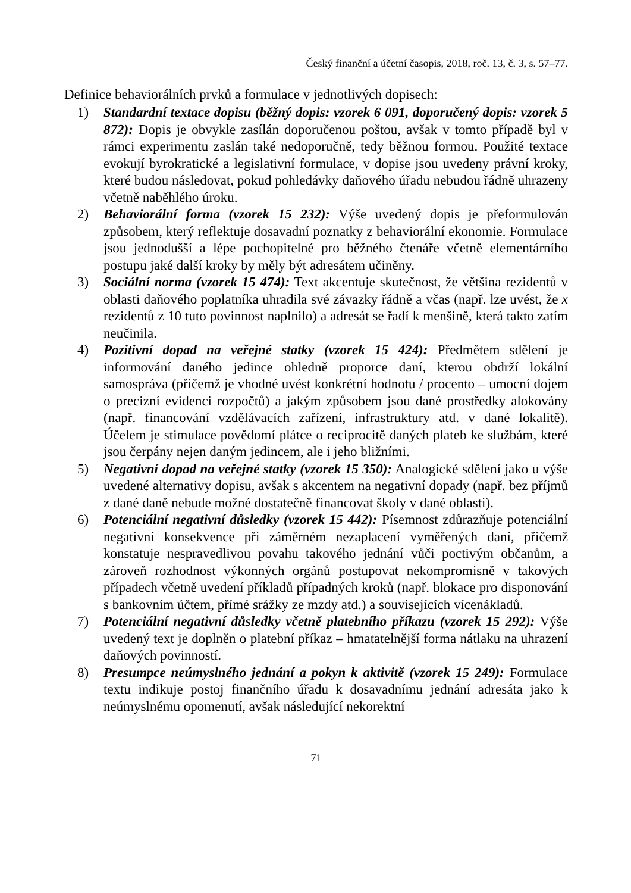Český finanční a účetní časopis, 2018, roč. 13, č. 3, s. 57–77.
Definice behaviorálních prvků a formulace v jednotlivých dopisech:
1) Standardní textace dopisu (běžný dopis: vzorek 6 091, doporučený dopis: vzorek 5 872): Dopis je obvykle zasílán doporučenou poštou, avšak v tomto případě byl v rámci experimentu zaslán také nedoporučně, tedy běžnou formou. Použité textace evokují byrokratické a legislativní formulace, v dopise jsou uvedeny právní kroky, které budou následovat, pokud pohledávky daňového úřadu nebudou řádně uhrazeny včetně naběhlého úroku.
2) Behaviorální forma (vzorek 15 232): Výše uvedený dopis je přeformulován způsobem, který reflektuje dosavadní poznatky z behaviorální ekonomie. Formulace jsou jednodušší a lépe pochopitelné pro běžného čtenáře včetně elementárního postupu jaké další kroky by měly být adresátem učiněny.
3) Sociální norma (vzorek 15 474): Text akcentuje skutečnost, že většina rezidentů v oblasti daňového poplatníka uhradila své závazky řádně a včas (např. lze uvést, že x rezidentů z 10 tuto povinnost naplnilo) a adresát se řadí k menšině, která takto zatím neučinila.
4) Pozitivní dopad na veřejné statky (vzorek 15 424): Předmětem sdělení je informování daného jedince ohledně proporce daní, kterou obdrží lokální samospráva (přičemž je vhodné uvést konkrétní hodnotu / procento – umocní dojem o precizní evidenci rozpočtů) a jakým způsobem jsou dané prostředky alokovány (např. financování vzdělávacích zařízení, infrastruktury atd. v dané lokalitě). Účelem je stimulace povědomí plátce o reciprocitě daných plateb ke službám, které jsou čerpány nejen daným jedincem, ale i jeho bližními.
5) Negativní dopad na veřejné statky (vzorek 15 350): Analogické sdělení jako u výše uvedené alternativy dopisu, avšak s akcentem na negativní dopady (např. bez příjmů z dané daně nebude možné dostatečně financovat školy v dané oblasti).
6) Potenciální negativní důsledky (vzorek 15 442): Písemnost zdůrazňuje potenciální negativní konsekvence při záměrném nezaplacení vyměřených daní, přičemž konstatuje nespravedlivou povahu takového jednání vůči poctivým občanům, a zároveň rozhodnost výkonných orgánů postupovat nekompromisně v takových případech včetně uvedení příkladů případných kroků (např. blokace pro disponování s bankovním účtem, přímé srážky ze mzdy atd.) a souvisejících vícenákladů.
7) Potenciální negativní důsledky včetně platebního příkazu (vzorek 15 292): Výše uvedený text je doplněn o platební příkaz – hmatatelnější forma nátlaku na uhrazení daňových povinností.
8) Presumpce neúmyslného jednání a pokyn k aktivitě (vzorek 15 249): Formulace textu indikuje postoj finančního úřadu k dosavadnímu jednání adresáta jako k neúmyslnému opomenutí, avšak následující nekorektní
71